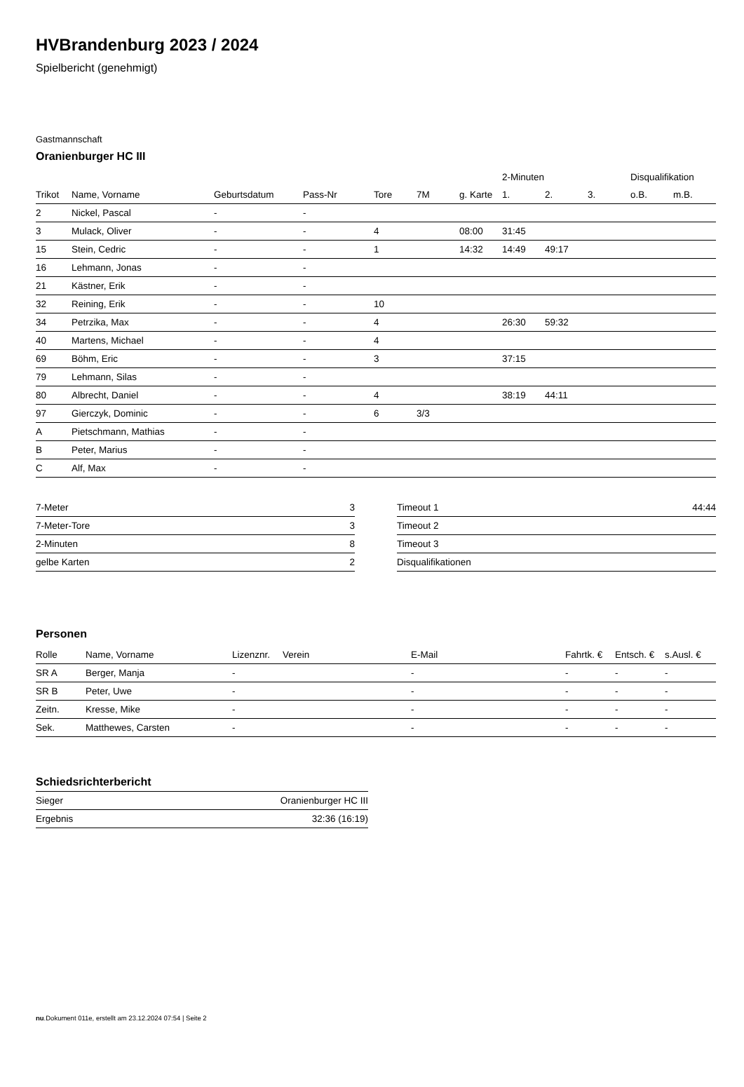HVBrandenburg 2023 / 2024
Spielbericht (genehmigt)
Gastmannschaft
Oranienburger HC III
| | | | | | | | 2-Minuten | | | Disqualifikation | |
| --- | --- | --- | --- | --- | --- | --- | --- | --- | --- | --- | --- |
| Trikot | Name, Vorname | Geburtsdatum | Pass-Nr | Tore | 7M | g. Karte | 1. | 2. | 3. | o.B. | m.B. |
| 2 | Nickel, Pascal | - | - | | | | | | | | |
| 3 | Mulack, Oliver | - | - | 4 | | 08:00 | 31:45 | | | | |
| 15 | Stein, Cedric | - | - | 1 | | 14:32 | 14:49 | 49:17 | | | |
| 16 | Lehmann, Jonas | - | - | | | | | | | | |
| 21 | Kästner, Erik | - | - | | | | | | | | |
| 32 | Reining, Erik | - | - | 10 | | | | | | | |
| 34 | Petrzika, Max | - | - | 4 | | | 26:30 | 59:32 | | | |
| 40 | Martens, Michael | - | - | 4 | | | | | | | |
| 69 | Böhm, Eric | - | - | 3 | | | 37:15 | | | | |
| 79 | Lehmann, Silas | - | - | | | | | | | | |
| 80 | Albrecht, Daniel | - | - | 4 | | | 38:19 | 44:11 | | | |
| 97 | Gierczyk, Dominic | - | - | 6 | 3/3 | | | | | | |
| A | Pietschmann, Mathias | - | - | | | | | | | | |
| B | Peter, Marius | - | - | | | | | | | | |
| C | Alf, Max | - | - | | | | | | | | |
| 7-Meter | 3 |
| 7-Meter-Tore | 3 |
| 2-Minuten | 8 |
| gelbe Karten | 2 |
| Timeout 1 | 44:44 |
| Timeout 2 | |
| Timeout 3 | |
| Disqualifikationen | |
Personen
| Rolle | Name, Vorname | Lizenznr. | Verein | E-Mail | Fahrtk. € | Entsch. € | s.Ausl. € |
| --- | --- | --- | --- | --- | --- | --- | --- |
| SR A | Berger, Manja | - | | - | - | - | - |
| SR B | Peter, Uwe | - | | - | - | - | - |
| Zeitn. | Kresse, Mike | - | | - | - | - | - |
| Sek. | Matthewes, Carsten | - | | - | - | - | - |
Schiedsrichterbericht
| Sieger | Oranienburger HC III |
| Ergebnis | 32:36 (16:19) |
nu.Dokument 011e, erstellt am 23.12.2024 07:54 | Seite 2